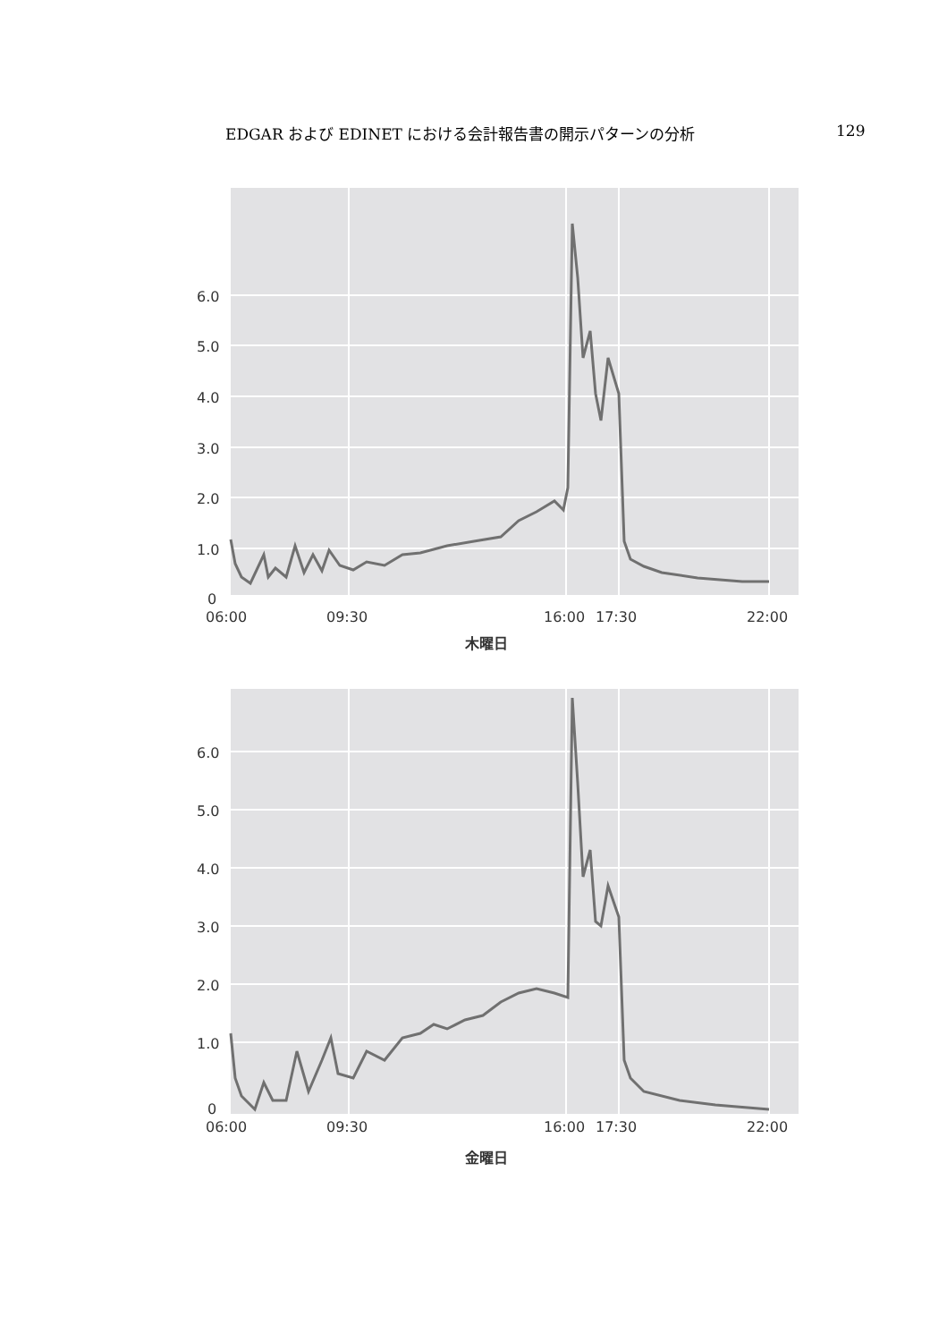EDGAR および EDINET における会計報告書の開示パターンの分析 129
6.0
5.0
4.0
3.0
2.0
1.0
0
06:00
09:30
16:00
17:30
22:00
木曜日
6.0
5.0
4.0
3.0
2.0
1.0
0
06:00
09:30
16:00
17:30
22:00
金曜日